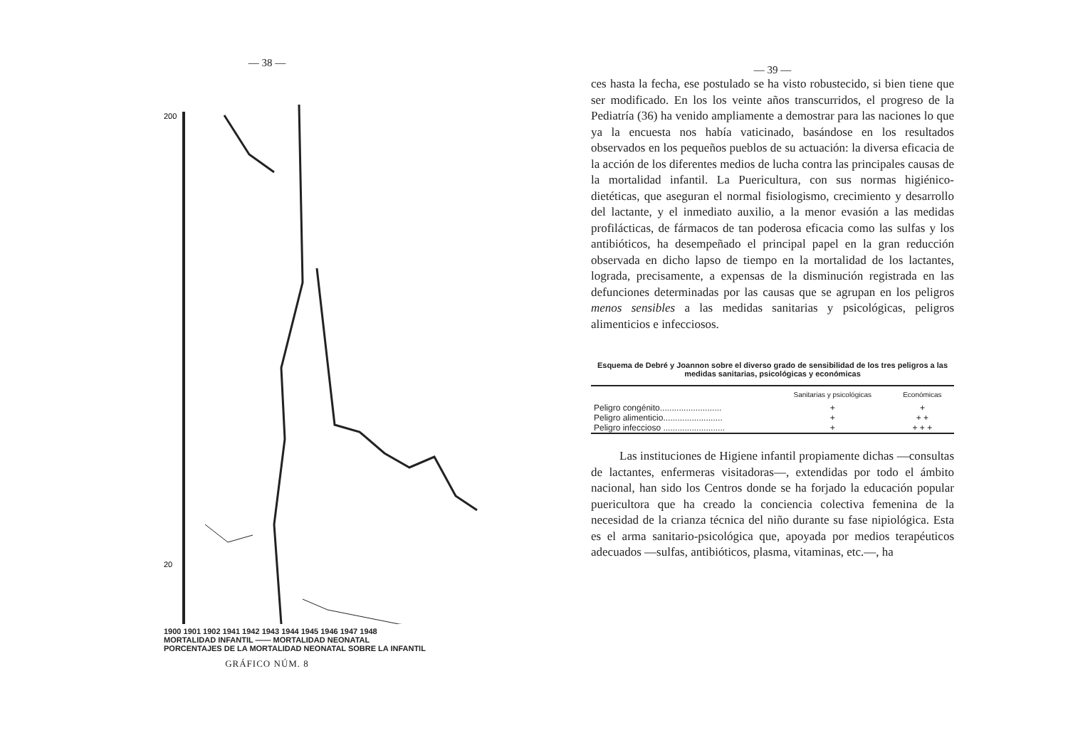— 38 —
200
20
1900 1901 1902 1941 1942 1943 1944 1945 1946 1947 1948
MORTALIDAD INFANTIL —— MORTALIDAD NEONATAL
PORCENTAJES DE LA MORTALIDAD NEONATAL SOBRE LA INFANTIL
GRÁFICO NÚM. 8
— 39 —
ces hasta la fecha, ese postulado se ha visto robustecido, si bien tiene que ser modificado. En los los veinte años transcurridos, el progreso de la Pediatría (36) ha venido ampliamente a demostrar para las naciones lo que ya la encuesta nos había vaticinado, basándose en los resultados observados en los pequeños pueblos de su actuación: la diversa eficacia de la acción de los diferentes medios de lucha contra las principales causas de la mortalidad infantil. La Puericultura, con sus normas higiénico-dietéticas, que aseguran el normal fisiologismo, crecimiento y desarrollo del lactante, y el inmediato auxilio, a la menor evasión a las medidas profilácticas, de fármacos de tan poderosa eficacia como las sulfas y los antibióticos, ha desempeñado el principal papel en la gran reducción observada en dicho lapso de tiempo en la mortalidad de los lactantes, lograda, precisamente, a expensas de la disminución registrada en las defunciones determinadas por las causas que se agrupan en los peligros menos sensibles a las medidas sanitarias y psicológicas, peligros alimenticios e infecciosos.
Esquema de Debré y Joannon sobre el diverso grado de sensibilidad de los tres peligros a las medidas sanitarias, psicológicas y económicas
| | Sanitarias y psicológicas | Económicas |
| --- | --- | --- |
| Peligro congénito.......................... | + | + |
| Peligro alimenticio......................... | + | + + |
| Peligro infeccioso .......................... | + | + + + |
Las instituciones de Higiene infantil propiamente dichas —consultas de lactantes, enfermeras visitadoras—, extendidas por todo el ámbito nacional, han sido los Centros donde se ha forjado la educación popular puericultora que ha creado la conciencia colectiva femenina de la necesidad de la crianza técnica del niño durante su fase nipiológica. Esta es el arma sanitario-psicológica que, apoyada por medios terapéuticos adecuados —sulfas, antibióticos, plasma, vitaminas, etc.—, ha